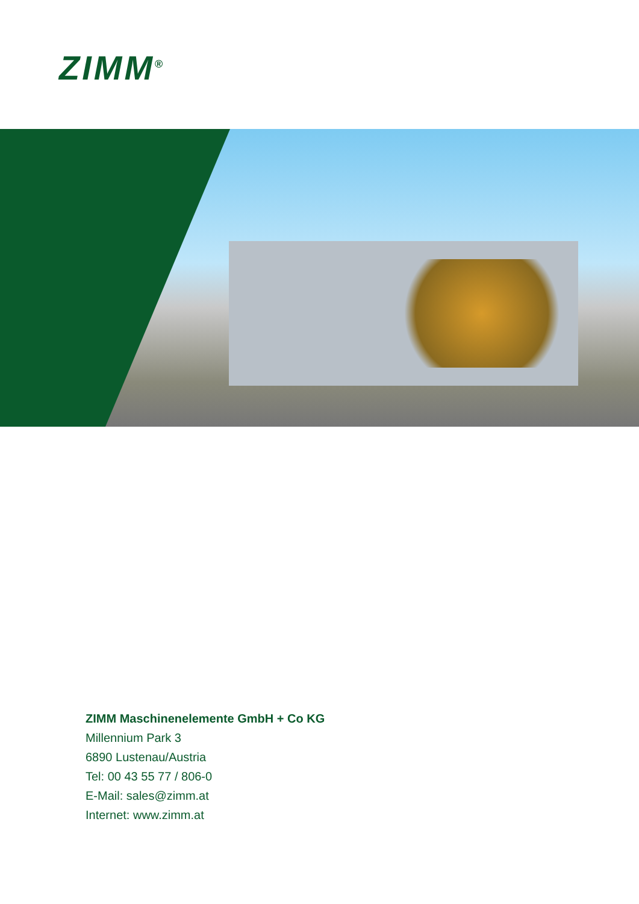ZIMM<sup>®</sup>
ZIMM Maschinenelemente GmbH + Co KG
Millennium Park 3
6890 Lustenau/Austria
Tel: 00 43 55 77 / 806-0
E-Mail: sales@zimm.at
Internet: www.zimm.at